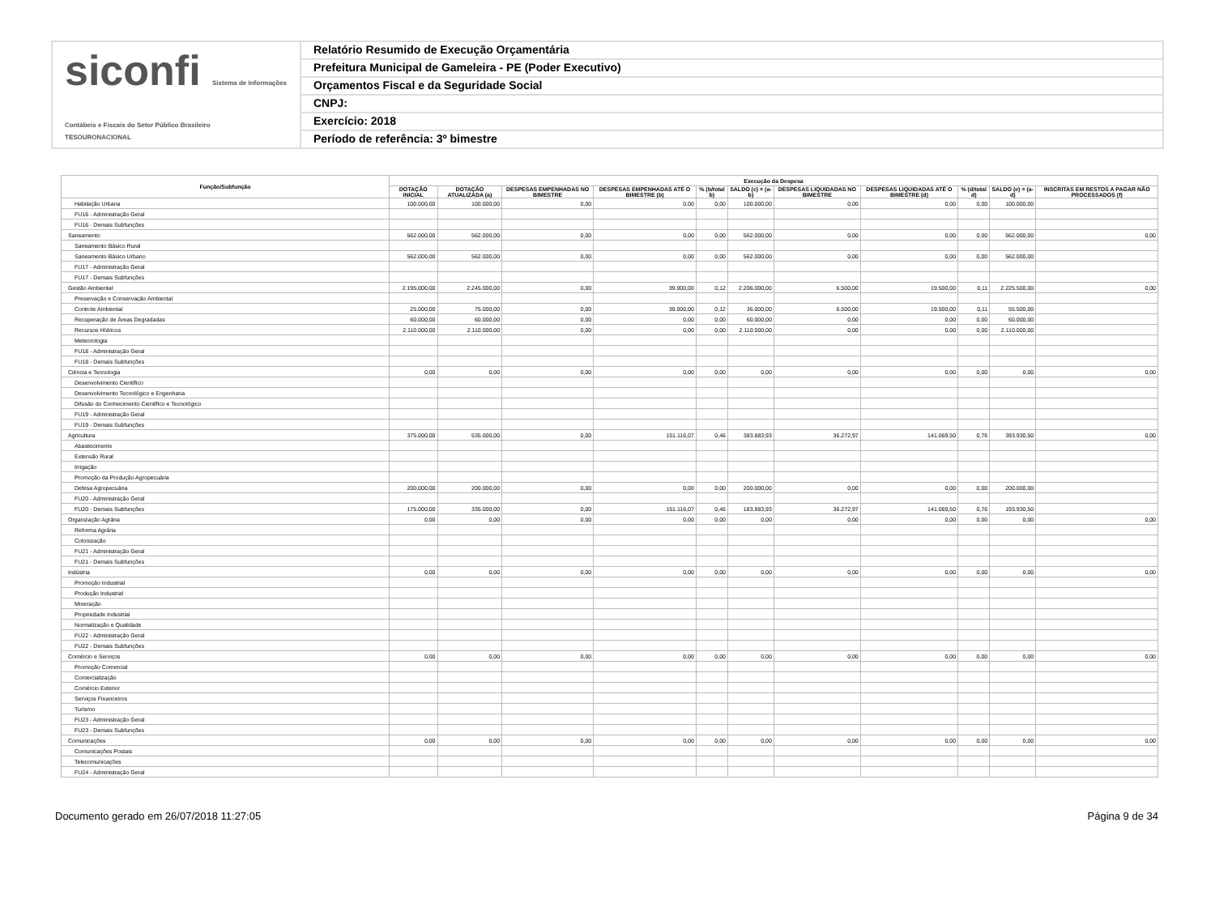siconfi Sistema de Informações Contábeis e Fiscais do Setor Público Brasileiro
TESOURONACIONAL
Relatório Resumido de Execução Orçamentária
Prefeitura Municipal de Gameleira - PE (Poder Executivo)
Orçamentos Fiscal e da Seguridade Social
CNPJ:
Exercício: 2018
Período de referência: 3º bimestre
| Função/Subfunção | Execução da Despesa | | | | | | | | | | |
| --- | --- | --- | --- | --- | --- | --- | --- | --- | --- | --- | --- |
| | DOTAÇÃO INICIAL | DOTAÇÃO ATUALIZADA (a) | DESPESAS EMPENHADAS NO BIMESTRE | DESPESAS EMPENHADAS ATÉ O BIMESTRE (b) | % (b/total b) | SALDO (c) = (a-b) | DESPESAS LIQUIDADAS NO BIMESTRE | DESPESAS LIQUIDADAS ATÉ O BIMESTRE (d) | % (d/total d) | SALDO (e) = (a-d) | INSCRITAS EM RESTOS A PAGAR NÃO PROCESSADOS (f) |
| Habitação Urbana | 100.000,00 | 100.000,00 | 0,00 | 0,00 | 0,00 | 100.000,00 | 0,00 | 0,00 | 0,00 | 100.000,00 | |
| FU16 - Administração Geral | | | | | | | | | | | |
| FU16 - Demais Subfunções | | | | | | | | | | | |
| Saneamento | 562.000,00 | 562.000,00 | 0,00 | 0,00 | 0,00 | 562.000,00 | 0,00 | 0,00 | 0,00 | 562.000,00 | 0,00 |
| Saneamento Básico Rural | | | | | | | | | | | |
| Saneamento Básico Urbano | 562.000,00 | 562.000,00 | 0,00 | 0,00 | 0,00 | 562.000,00 | 0,00 | 0,00 | 0,00 | 562.000,00 | |
| FU17 - Administração Geral | | | | | | | | | | | |
| FU17 - Demais Subfunções | | | | | | | | | | | |
| Gestão Ambiental | 2.195.000,00 | 2.245.000,00 | 0,00 | 39.000,00 | 0,12 | 2.206.000,00 | 6.500,00 | 19.500,00 | 0,11 | 2.225.500,00 | 0,00 |
| Preservação e Conservação Ambiental | | | | | | | | | | | |
| Controle Ambiental | 25.000,00 | 75.000,00 | 0,00 | 39.000,00 | 0,12 | 36.000,00 | 6.500,00 | 19.500,00 | 0,11 | 55.500,00 | |
| Recuperação de Áreas Degradadas | 60.000,00 | 60.000,00 | 0,00 | 0,00 | 0,00 | 60.000,00 | 0,00 | 0,00 | 0,00 | 60.000,00 | |
| Recursos Hídricos | 2.110.000,00 | 2.110.000,00 | 0,00 | 0,00 | 0,00 | 2.110.000,00 | 0,00 | 0,00 | 0,00 | 2.110.000,00 | |
| Meteorologia | | | | | | | | | | | |
| FU18 - Administração Geral | | | | | | | | | | | |
| FU18 - Demais Subfunções | | | | | | | | | | | |
| Ciência e Tecnologia | 0,00 | 0,00 | 0,00 | 0,00 | 0,00 | 0,00 | 0,00 | 0,00 | 0,00 | 0,00 | 0,00 |
| Desenvolvimento Científico | | | | | | | | | | | |
| Desenvolvimento Tecnológico e Engenharia | | | | | | | | | | | |
| Difusão do Conhecimento Científico e Tecnológico | | | | | | | | | | | |
| FU19 - Administração Geral | | | | | | | | | | | |
| FU19 - Demais Subfunções | | | | | | | | | | | |
| Agricultura | 375.000,00 | 535.000,00 | 0,00 | 151.116,07 | 0,46 | 383.883,93 | 36.272,97 | 141.069,50 | 0,76 | 393.930,50 | 0,00 |
| Abastecimento | | | | | | | | | | | |
| Extensão Rural | | | | | | | | | | | |
| Irrigação | | | | | | | | | | | |
| Promoção da Produção Agropecuária | | | | | | | | | | | |
| Defesa Agropecuária | 200.000,00 | 200.000,00 | 0,00 | 0,00 | 0,00 | 200.000,00 | 0,00 | 0,00 | 0,00 | 200.000,00 | |
| FU20 - Administração Geral | | | | | | | | | | | |
| FU20 - Demais Subfunções | 175.000,00 | 335.000,00 | 0,00 | 151.116,07 | 0,46 | 183.883,93 | 36.272,97 | 141.069,50 | 0,76 | 193.930,50 | |
| Organização Agrária | 0,00 | 0,00 | 0,00 | 0,00 | 0,00 | 0,00 | 0,00 | 0,00 | 0,00 | 0,00 | 0,00 |
| Reforma Agrária | | | | | | | | | | | |
| Colonização | | | | | | | | | | | |
| FU21 - Administração Geral | | | | | | | | | | | |
| FU21 - Demais Subfunções | | | | | | | | | | | |
| Indústria | 0,00 | 0,00 | 0,00 | 0,00 | 0,00 | 0,00 | 0,00 | 0,00 | 0,00 | 0,00 | 0,00 |
| Promoção Industrial | | | | | | | | | | | |
| Produção Industrial | | | | | | | | | | | |
| Mineração | | | | | | | | | | | |
| Propriedade Industrial | | | | | | | | | | | |
| Normalização e Qualidade | | | | | | | | | | | |
| FU22 - Administração Geral | | | | | | | | | | | |
| FU22 - Demais Subfunções | | | | | | | | | | | |
| Comércio e Serviços | 0,00 | 0,00 | 0,00 | 0,00 | 0,00 | 0,00 | 0,00 | 0,00 | 0,00 | 0,00 | 0,00 |
| Promoção Comercial | | | | | | | | | | | |
| Comercialização | | | | | | | | | | | |
| Comércio Exterior | | | | | | | | | | | |
| Serviços Financeiros | | | | | | | | | | | |
| Turismo | | | | | | | | | | | |
| FU23 - Administração Geral | | | | | | | | | | | |
| FU23 - Demais Subfunções | | | | | | | | | | | |
| Comunicações | 0,00 | 0,00 | 0,00 | 0,00 | 0,00 | 0,00 | 0,00 | 0,00 | 0,00 | 0,00 | 0,00 |
| Comunicações Postais | | | | | | | | | | | |
| Telecomunicações | | | | | | | | | | | |
| FU24 - Administração Geral | | | | | | | | | | | |
Documento gerado em 26/07/2018 11:27:05 Página 9 de 34